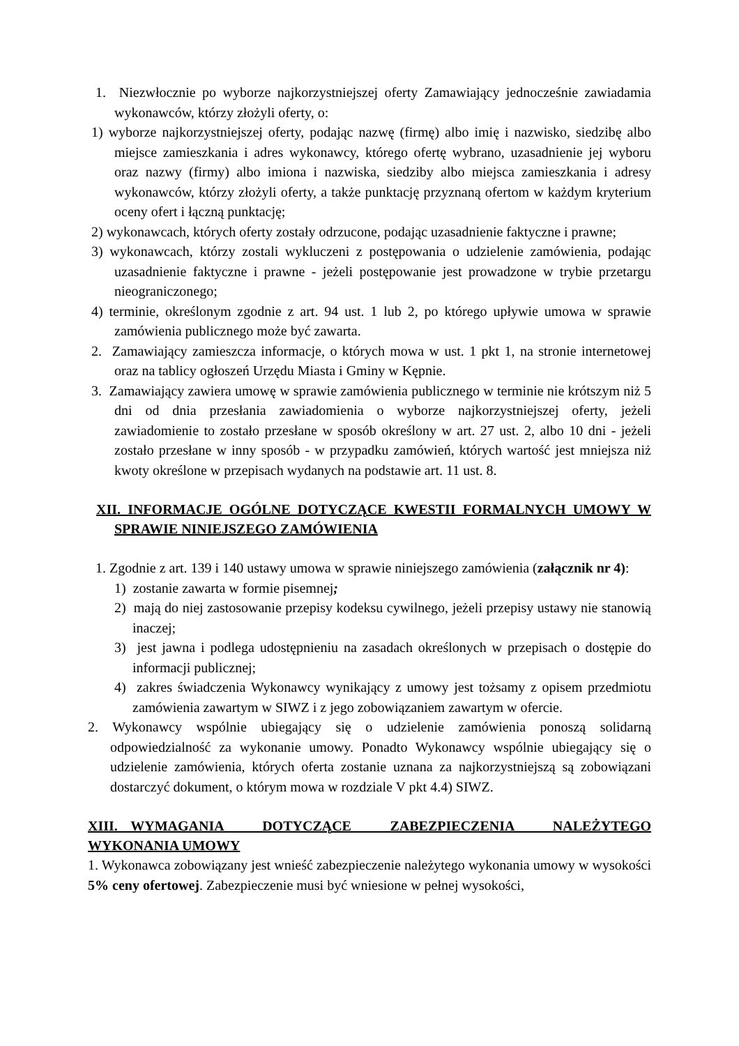1. Niezwłocznie po wyborze najkorzystniejszej oferty Zamawiający jednocześnie zawiadamia wykonawców, którzy złożyli oferty, o:
1) wyborze najkorzystniejszej oferty, podając nazwę (firmę) albo imię i nazwisko, siedzibę albo miejsce zamieszkania i adres wykonawcy, którego ofertę wybrano, uzasadnienie jej wyboru oraz nazwy (firmy) albo imiona i nazwiska, siedziby albo miejsca zamieszkania i adresy wykonawców, którzy złożyli oferty, a także punktację przyznaną ofertom w każdym kryterium oceny ofert i łączną punktację;
2) wykonawcach, których oferty zostały odrzucone, podając uzasadnienie faktyczne i prawne;
3) wykonawcach, którzy zostali wykluczeni z postępowania o udzielenie zamówienia, podając uzasadnienie faktyczne i prawne - jeżeli postępowanie jest prowadzone w trybie przetargu nieograniczonego;
4) terminie, określonym zgodnie z art. 94 ust. 1 lub 2, po którego upływie umowa w sprawie zamówienia publicznego może być zawarta.
2. Zamawiający zamieszcza informacje, o których mowa w ust. 1 pkt 1, na stronie internetowej oraz na tablicy ogłoszeń Urzędu Miasta i Gminy w Kępnie.
3. Zamawiający zawiera umowę w sprawie zamówienia publicznego w terminie nie krótszym niż 5 dni od dnia przesłania zawiadomienia o wyborze najkorzystniejszej oferty, jeżeli zawiadomienie to zostało przesłane w sposób określony w art. 27 ust. 2, albo 10 dni - jeżeli zostało przesłane w inny sposób - w przypadku zamówień, których wartość jest mniejsza niż kwoty określone w przepisach wydanych na podstawie art. 11 ust. 8.
XII. INFORMACJE OGÓLNE DOTYCZĄCE KWESTII FORMALNYCH UMOWY W SPRAWIE NINIEJSZEGO ZAMÓWIENIA
1. Zgodnie z art. 139 i 140 ustawy umowa w sprawie niniejszego zamówienia (załącznik nr 4):
1) zostanie zawarta w formie pisemnej;
2) mają do niej zastosowanie przepisy kodeksu cywilnego, jeżeli przepisy ustawy nie stanowią inaczej;
3) jest jawna i podlega udostępnieniu na zasadach określonych w przepisach o dostępie do informacji publicznej;
4) zakres świadczenia Wykonawcy wynikający z umowy jest tożsamy z opisem przedmiotu zamówienia zawartym w SIWZ i z jego zobowiązaniem zawartym w ofercie.
2. Wykonawcy wspólnie ubiegający się o udzielenie zamówienia ponoszą solidarną odpowiedzialność za wykonanie umowy. Ponadto Wykonawcy wspólnie ubiegający się o udzielenie zamówienia, których oferta zostanie uznana za najkorzystniejszą są zobowiązani dostarczyć dokument, o którym mowa w rozdziale V pkt 4.4) SIWZ.
XIII. WYMAGANIA DOTYCZĄCE ZABEZPIECZENIA NALEŻYTEGO WYKONANIA UMOWY
1. Wykonawca zobowiązany jest wnieść zabezpieczenie należytego wykonania umowy w wysokości 5% ceny ofertowej. Zabezpieczenie musi być wniesione w pełnej wysokości,